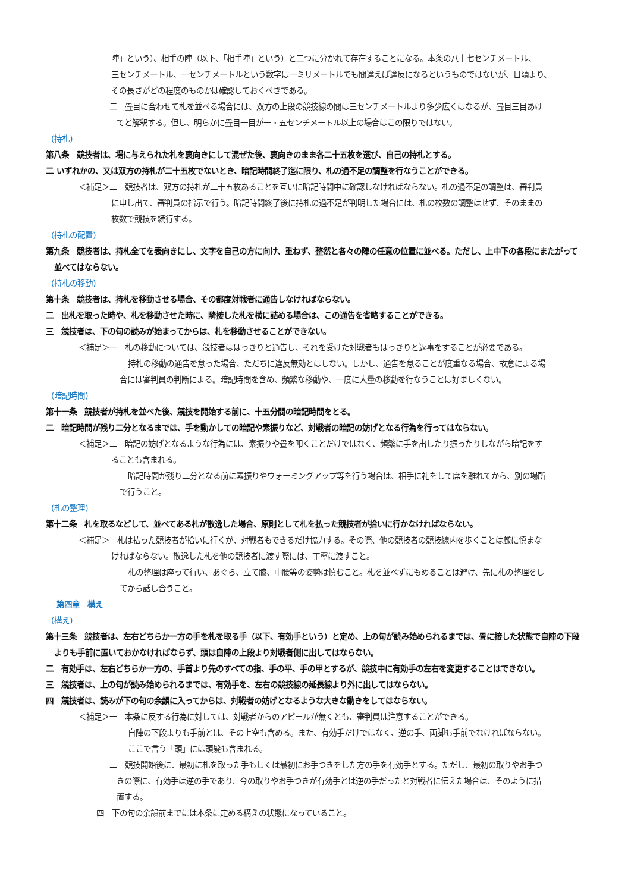陣」という）、相手の陣（以下、「相手陣」という）と二つに分かれて存在することになる。本条の八十七センチメートル、
三センチメートル、一センチメートルという数字は一ミリメートルでも間違えば違反になるというものではないが、日頃より、
その長さがどの程度のものかは確認しておくべきである。
二　畳目に合わせて札を並べる場合には、双方の上段の競技線の間は三センチメートルより多少広くはなるが、畳目三目あけ
てと解釈する。但し、明らかに畳目一目が一・五センチメートル以上の場合はこの限りではない。
(持札)
第八条　競技者は、場に与えられた札を裏向きにして混ぜた後、裏向きのまま各二十五枚を選び、自己の持札とする。
二 いずれかの、又は双方の持札が二十五枚でないとき、暗記時間終了迄に限り、札の過不足の調整を行なうことができる。
＜補足＞二　競技者は、双方の持札が二十五枚あることを互いに暗記時間中に確認しなければならない。札の過不足の調整は、審判員
に申し出て、審判員の指示で行う。暗記時間終了後に持札の過不足が判明した場合には、札の枚数の調整はせず、そのままの
枚数で競技を続行する。
(持札の配置)
第九条　競技者は、持札全てを表向きにし、文字を自己の方に向け、重ねず、整然と各々の陣の任意の位置に並べる。ただし、上中下の各段にまたがって
並べてはならない。
(持札の移動)
第十条　競技者は、持札を移動させる場合、その都度対戦者に通告しなければならない。
二　出札を取った時や、札を移動させた時に、隣接した札を横に詰める場合は、この通告を省略することができる。
三　競技者は、下の句の読みが始まってからは、札を移動させることができない。
＜補足＞一　札の移動については、競技者ははっきりと通告し、それを受けた対戦者もはっきりと返事をすることが必要である。
持札の移動の通告を怠った場合、ただちに違反無効とはしない。しかし、通告を怠ることが度重なる場合、故意による場
合には審判員の判断による。暗記時間を含め、頻繁な移動や、一度に大量の移動を行なうことは好ましくない。
(暗記時間)
第十一条　競技者が持札を並べた後、競技を開始する前に、十五分間の暗記時間をとる。
二　暗記時間が残り二分となるまでは、手を動かしての暗記や素振りなど、対戦者の暗記の妨げとなる行為を行ってはならない。
＜補足＞二　暗記の妨げとなるような行為には、素振りや畳を叩くことだけではなく、頻繁に手を出したり振ったりしながら暗記をす
ることも含まれる。
暗記時間が残り二分となる前に素振りやウォーミングアップ等を行う場合は、相手に礼をして席を離れてから、別の場所
で行うこと。
(札の整理)
第十二条　札を取るなどして、並べてある札が散逸した場合、原則として札を払った競技者が拾いに行かなければならない。
＜補足＞　札は払った競技者が拾いに行くが、対戦者もできるだけ協力する。その際、他の競技者の競技線内を歩くことは厳に慎まな
ければならない。散逸した札を他の競技者に渡す際には、丁寧に渡すこと。
札の整理は座って行い、あぐら、立て膝、中腰等の姿勢は慎むこと。札を並べずにもめることは避け、先に札の整理をし
てから話し合うこと。
第四章　構え
(構え)
第十三条　競技者は、左右どちらか一方の手を札を取る手（以下、有効手という）と定め、上の句が読み始められるまでは、畳に接した状態で自陣の下段
よりも手前に置いておかなければならず、頭は自陣の上段より対戦者側に出してはならない。
二　有効手は、左右どちらか一方の、手首より先のすべての指、手の平、手の甲とするが、競技中に有効手の左右を変更することはできない。
三　競技者は、上の句が読み始められるまでは、有効手を、左右の競技線の延長線より外に出してはならない。
四　競技者は、読みが下の句の余韻に入ってからは、対戦者の妨げとなるような大きな動きをしてはならない。
＜補足＞一　本条に反する行為に対しては、対戦者からのアピールが無くとも、審判員は注意することができる。
自陣の下段よりも手前とは、その上空も含める。また、有効手だけではなく、逆の手、両脚も手前でなければならない。
ここで言う「頭」には頭髪も含まれる。
二　競技開始後に、最初に札を取った手もしくは最初にお手つきをした方の手を有効手とする。ただし、最初の取りやお手つ
きの際に、有効手は逆の手であり、今の取りやお手つきが有効手とは逆の手だったと対戦者に伝えた場合は、そのように措
置する。
四　下の句の余韻前までには本条に定める構えの状態になっていること。